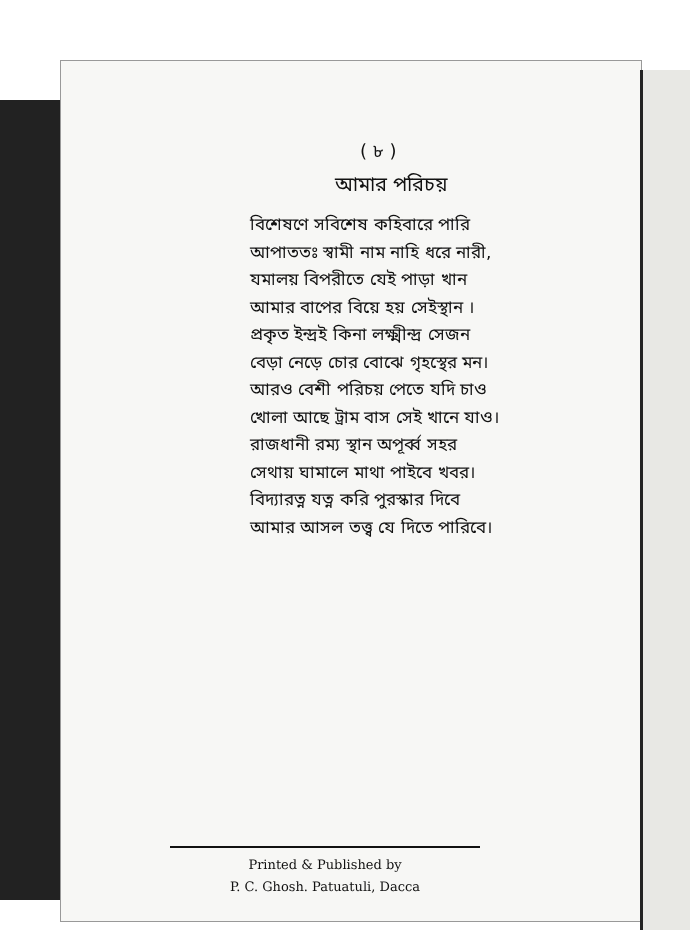( ৮ )
আমার পরিচয়
বিশেষণে সবিশেষ কহিবারে পারি
আপাততঃ স্বামী নাম নাহি ধরে নারী,
যমালয় বিপরীতে যেই পাড়া খান
আমার বাপের বিয়ে হয় সেইস্থান ।
প্রকৃত ইন্দ্রই কিনা লক্ষ্মীন্দ্র সেজন
বেড়া নেড়ে চোর বোঝে গৃহস্থের মন।
আরও বেশী পরিচয় পেতে যদি চাও
খোলা আছে ট্রাম বাস সেই খানে যাও।
রাজধানী রম্য স্থান অপূর্ব্ব সহর
সেথায় ঘামালে মাথা পাইবে খবর।
বিদ্যারত্ন যত্ন করি পুরস্কার দিবে
আমার আসল তত্ত্ব যে দিতে পারিবে।
Printed & Published by
P. C. Ghosh. Patuatuli, Dacca